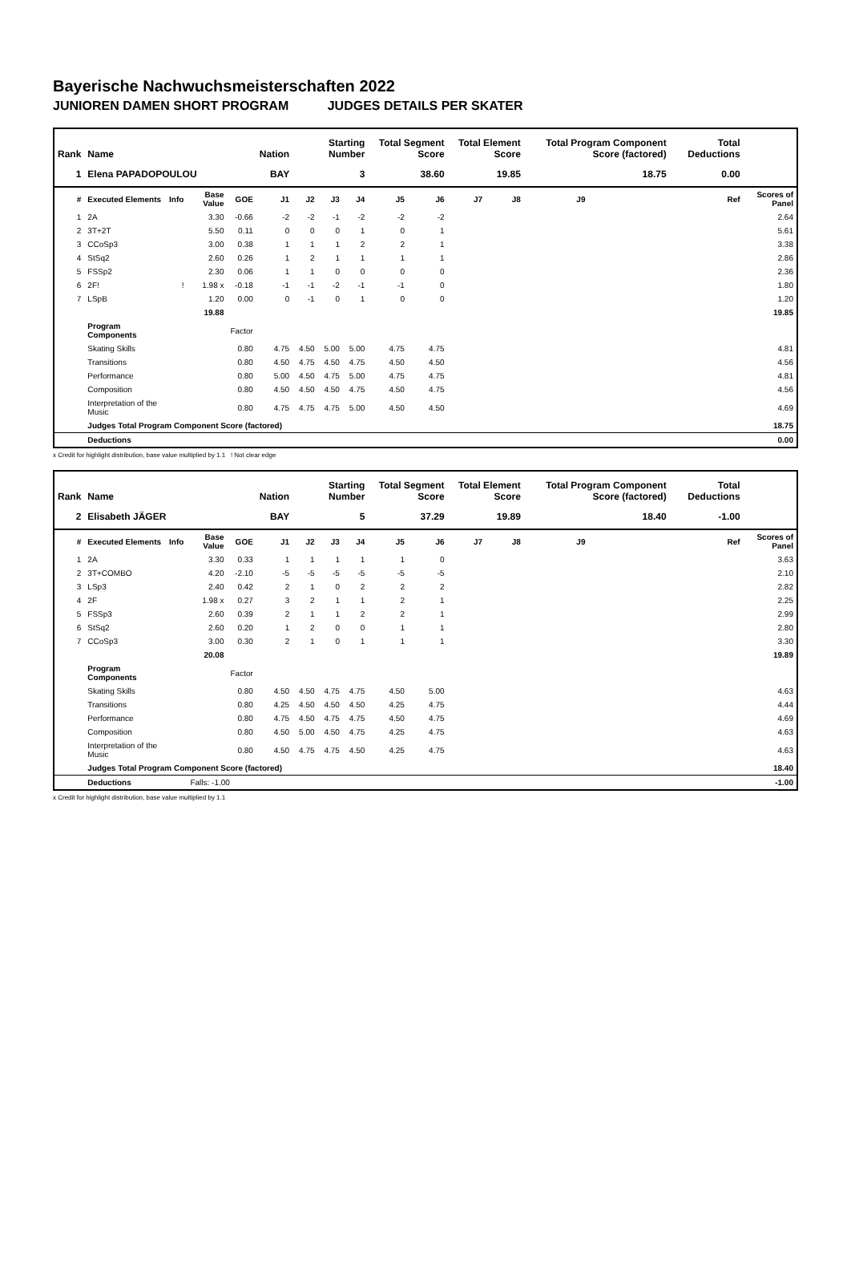Bayerische Nachwuchsmeisterschaften 2022
JUNIOREN DAMEN SHORT PROGRAM JUDGES DETAILS PER SKATER
| Rank | Name | | | | Nation | Starting Number | | | Total Segment Score | | Total Element Score | | Total Program Component Score (factored) | | | | Total Deductions | |
| --- | --- | --- | --- | --- | --- | --- | --- | --- | --- | --- | --- | --- | --- | --- | --- | --- | --- | --- |
| 1 | Elena PAPADOPOULOU | | | | BAY | 3 | | | 38.60 | | 19.85 | | 18.75 | | | | 0.00 | |
| # | Executed Elements | Info | Base Value | GOE | J1 | J2 | J3 | J4 | J5 | J6 | J7 | J8 | J9 | | | | Ref | Scores of Panel |
| 1 | 2A | | 3.30 | -0.66 | -2 | -2 | -1 | -2 | -2 | -2 | | | | | | | | 2.64 |
| 2 | 3T+2T | | 5.50 | 0.11 | 0 | 0 | 0 | 1 | 0 | 1 | | | | | | | | 5.61 |
| 3 | CCoSp3 | | 3.00 | 0.38 | 1 | 1 | 1 | 2 | 2 | 1 | | | | | | | | 3.38 |
| 4 | StSq2 | | 2.60 | 0.26 | 1 | 2 | 1 | 1 | 1 | 1 | | | | | | | | 2.86 |
| 5 | FSSp2 | | 2.30 | 0.06 | 1 | 1 | 0 | 0 | 0 | 0 | | | | | | | | 2.36 |
| 6 | 2F! | ! | 1.98 x | -0.18 | -1 | -1 | -2 | -1 | -1 | 0 | | | | | | | | 1.80 |
| 7 | LSpB | | 1.20 | 0.00 | 0 | -1 | 0 | 1 | 0 | 0 | | | | | | | | 1.20 |
| | | | 19.88 | | | | | | | | | | | | | | | 19.85 |
| | Program Components | | | Factor | | | | | | | | | | | | | | |
| | Skating Skills | | | 0.80 | 4.75 | 4.50 | 5.00 | 5.00 | 4.75 | 4.75 | | | | | | | | 4.81 |
| | Transitions | | | 0.80 | 4.50 | 4.75 | 4.50 | 4.75 | 4.50 | 4.50 | | | | | | | | 4.56 |
| | Performance | | | 0.80 | 5.00 | 4.50 | 4.75 | 5.00 | 4.75 | 4.75 | | | | | | | | 4.81 |
| | Composition | | | 0.80 | 4.50 | 4.50 | 4.50 | 4.75 | 4.50 | 4.75 | | | | | | | | 4.56 |
| | Interpretation of the Music | | | 0.80 | 4.75 | 4.75 | 4.75 | 5.00 | 4.50 | 4.50 | | | | | | | | 4.69 |
| | Judges Total Program Component Score (factored) | | | | | | | | | | | | | | | | | 18.75 |
| | Deductions | | | | | | | | | | | | | | | | | 0.00 |
x Credit for highlight distribution, base value multiplied by 1.1 ! Not clear edge
| Rank | Name | | | | Nation | Starting Number | | | Total Segment Score | | Total Element Score | | Total Program Component Score (factored) | | | | Total Deductions | |
| --- | --- | --- | --- | --- | --- | --- | --- | --- | --- | --- | --- | --- | --- | --- | --- | --- | --- | --- |
| 2 | Elisabeth JÄGER | | | | BAY | 5 | | | 37.29 | | 19.89 | | 18.40 | | | | -1.00 | |
| # | Executed Elements | Info | Base Value | GOE | J1 | J2 | J3 | J4 | J5 | J6 | J7 | J8 | J9 | | | | Ref | Scores of Panel |
| 1 | 2A | | 3.30 | 0.33 | 1 | 1 | 1 | 1 | 1 | 0 | | | | | | | | 3.63 |
| 2 | 3T+COMBO | | 4.20 | -2.10 | -5 | -5 | -5 | -5 | -5 | -5 | | | | | | | | 2.10 |
| 3 | LSp3 | | 2.40 | 0.42 | 2 | 1 | 0 | 2 | 2 | 2 | | | | | | | | 2.82 |
| 4 | 2F | | 1.98 x | 0.27 | 3 | 2 | 1 | 1 | 2 | 1 | | | | | | | | 2.25 |
| 5 | FSSp3 | | 2.60 | 0.39 | 2 | 1 | 1 | 2 | 2 | 1 | | | | | | | | 2.99 |
| 6 | StSq2 | | 2.60 | 0.20 | 1 | 2 | 0 | 0 | 1 | 1 | | | | | | | | 2.80 |
| 7 | CCoSp3 | | 3.00 | 0.30 | 2 | 1 | 0 | 1 | 1 | 1 | | | | | | | | 3.30 |
| | | | 20.08 | | | | | | | | | | | | | | | 19.89 |
| | Program Components | | | Factor | | | | | | | | | | | | | | |
| | Skating Skills | | | 0.80 | 4.50 | 4.50 | 4.75 | 4.75 | 4.50 | 5.00 | | | | | | | | 4.63 |
| | Transitions | | | 0.80 | 4.25 | 4.50 | 4.50 | 4.50 | 4.25 | 4.75 | | | | | | | | 4.44 |
| | Performance | | | 0.80 | 4.75 | 4.50 | 4.75 | 4.75 | 4.50 | 4.75 | | | | | | | | 4.69 |
| | Composition | | | 0.80 | 4.50 | 5.00 | 4.50 | 4.75 | 4.25 | 4.75 | | | | | | | | 4.63 |
| | Interpretation of the Music | | | 0.80 | 4.50 | 4.75 | 4.75 | 4.50 | 4.25 | 4.75 | | | | | | | | 4.63 |
| | Judges Total Program Component Score (factored) | | | | | | | | | | | | | | | | | 18.40 |
| | Deductions | | Falls: -1.00 | | | | | | | | | | | | | | | -1.00 |
x Credit for highlight distribution, base value multiplied by 1.1